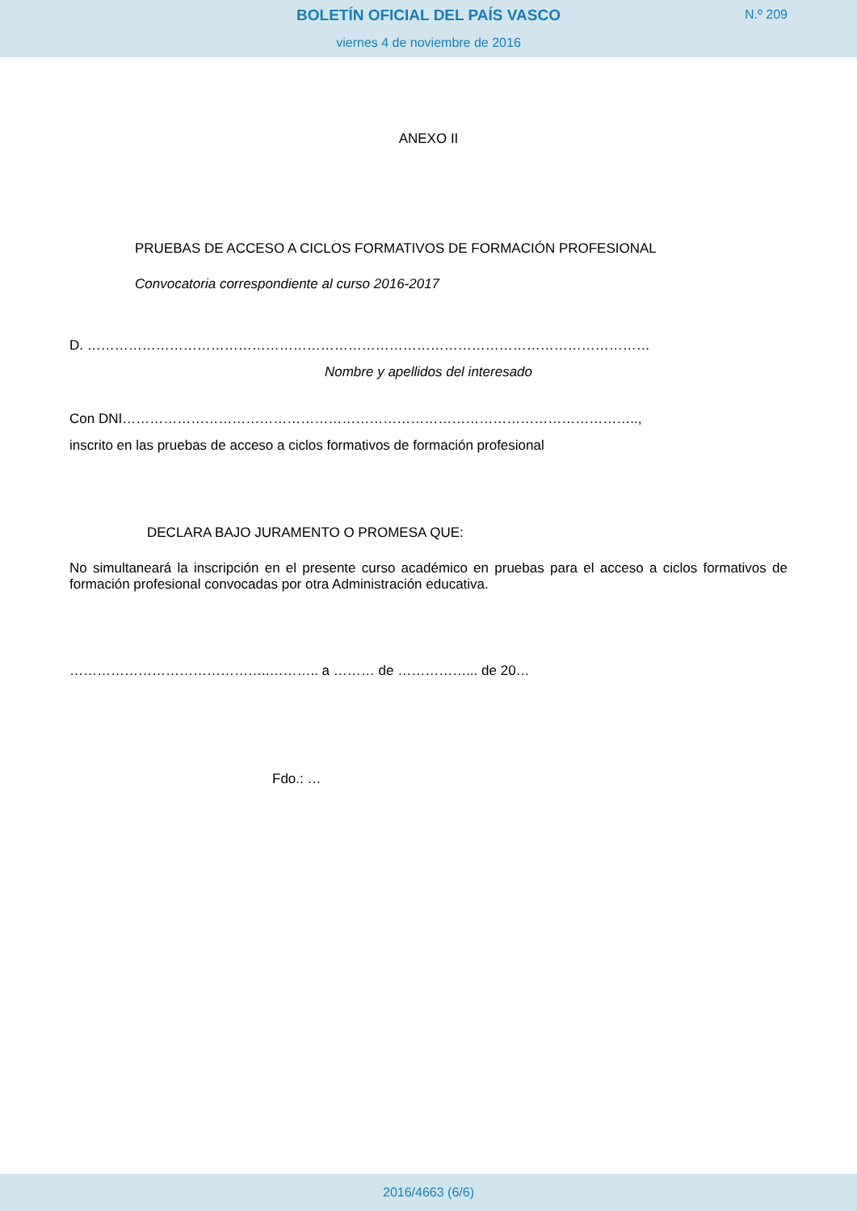BOLETÍN OFICIAL DEL PAÍS VASCO
N.º 209
viernes 4 de noviembre de 2016
ANEXO II
PRUEBAS DE ACCESO A CICLOS FORMATIVOS DE FORMACIÓN PROFESIONAL
Convocatoria correspondiente al curso 2016-2017
D. ……………………………………………………………………………………………………………
Nombre y apellidos del interesado
Con DNI…………………………………………………………………………………………………..,
inscrito en las pruebas de acceso a ciclos formativos de formación profesional
DECLARA BAJO JURAMENTO O PROMESA QUE:
No simultaneará la inscripción en el presente curso académico en pruebas para el acceso a ciclos formativos de formación profesional convocadas por otra Administración educativa.
……………………………………..……….. a ……… de ……………... de 20…
Fdo.: …
2016/4663 (6/6)